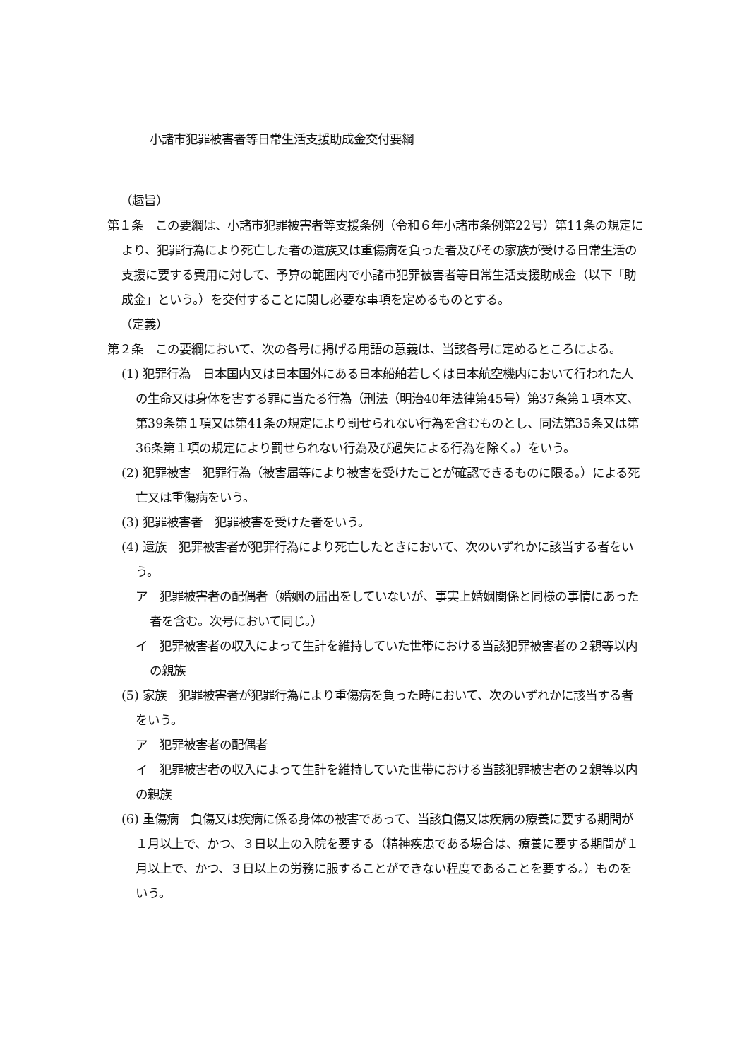小諸市犯罪被害者等日常生活支援助成金交付要綱
（趣旨）
第１条　この要綱は、小諸市犯罪被害者等支援条例（令和６年小諸市条例第22号）第11条の規定により、犯罪行為により死亡した者の遺族又は重傷病を負った者及びその家族が受ける日常生活の支援に要する費用に対して、予算の範囲内で小諸市犯罪被害者等日常生活支援助成金（以下「助成金」という。）を交付することに関し必要な事項を定めるものとする。
（定義）
第２条　この要綱において、次の各号に掲げる用語の意義は、当該各号に定めるところによる。
(1) 犯罪行為　日本国内又は日本国外にある日本船舶若しくは日本航空機内において行われた人の生命又は身体を害する罪に当たる行為（刑法（明治40年法律第45号）第37条第１項本文、第39条第１項又は第41条の規定により罰せられない行為を含むものとし、同法第35条又は第36条第１項の規定により罰せられない行為及び過失による行為を除く。）をいう。
(2) 犯罪被害　犯罪行為（被害届等により被害を受けたことが確認できるものに限る。）による死亡又は重傷病をいう。
(3) 犯罪被害者　犯罪被害を受けた者をいう。
(4) 遺族　犯罪被害者が犯罪行為により死亡したときにおいて、次のいずれかに該当する者をいう。
ア　犯罪被害者の配偶者（婚姻の届出をしていないが、事実上婚姻関係と同様の事情にあった者を含む。次号において同じ。）
イ　犯罪被害者の収入によって生計を維持していた世帯における当該犯罪被害者の２親等以内の親族
(5) 家族　犯罪被害者が犯罪行為により重傷病を負った時において、次のいずれかに該当する者をいう。
ア　犯罪被害者の配偶者
イ　犯罪被害者の収入によって生計を維持していた世帯における当該犯罪被害者の２親等以内の親族
(6) 重傷病　負傷又は疾病に係る身体の被害であって、当該負傷又は疾病の療養に要する期間が１月以上で、かつ、３日以上の入院を要する（精神疾患である場合は、療養に要する期間が１月以上で、かつ、３日以上の労務に服することができない程度であることを要する。）ものをいう。